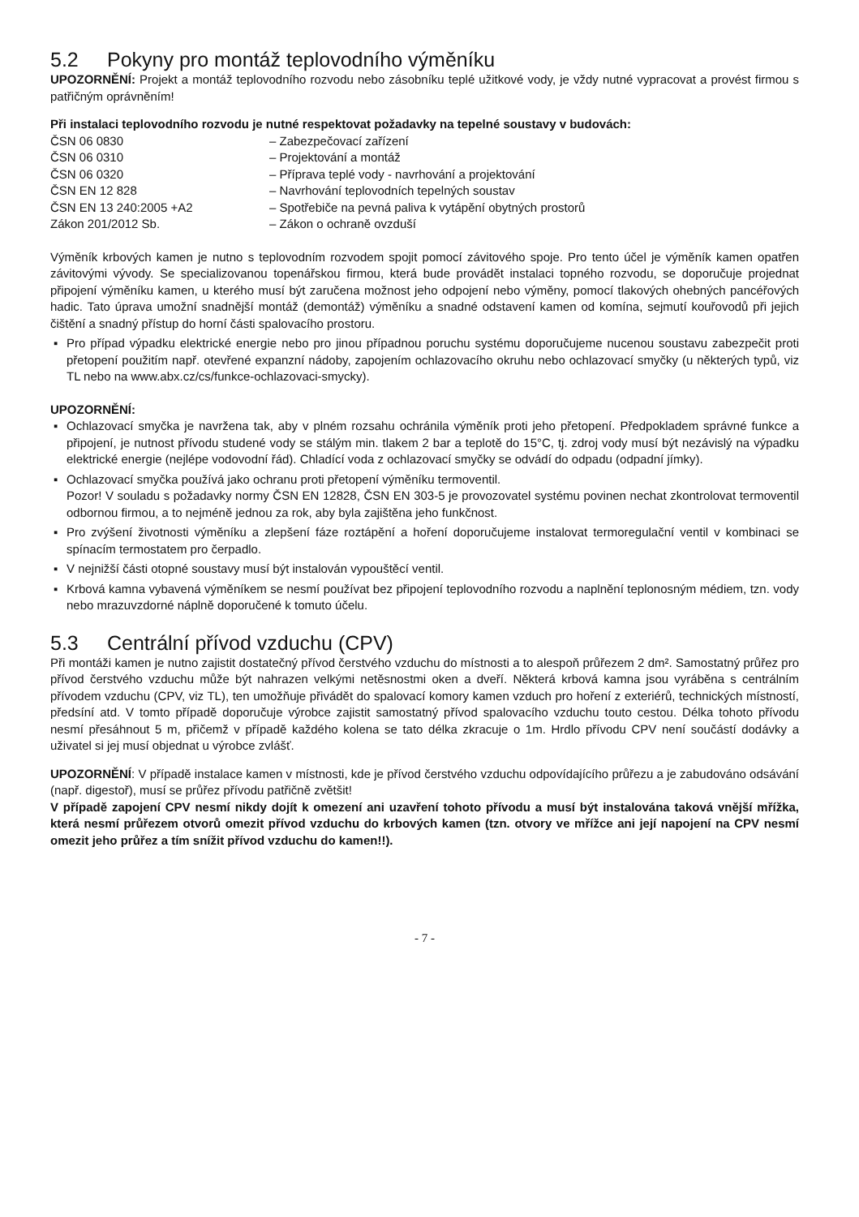5.2 Pokyny pro montáž teplovodního výměníku
UPOZORNĚNÍ: Projekt a montáž teplovodního rozvodu nebo zásobníku teplé užitkové vody, je vždy nutné vypracovat a provést firmou s patřičným oprávněním!
Při instalaci teplovodního rozvodu je nutné respektovat požadavky na tepelné soustavy v budovách:
| ČSN 06 0830 | – Zabezpečovací zařízení |
| ČSN 06 0310 | – Projektování a montáž |
| ČSN 06 0320 | – Příprava teplé vody - navrhování a projektování |
| ČSN EN 12 828 | – Navrhování teplovodních tepelných soustav |
| ČSN EN 13 240:2005 +A2 | – Spotřebiče na pevná paliva k vytápění obytných prostorů |
| Zákon 201/2012 Sb. | – Zákon o ochraně ovzduší |
Výměník krbových kamen je nutno s teplovodním rozvodem spojit pomocí závitového spoje. Pro tento účel je výměník kamen opatřen závitovými vývody. Se specializovanou topenářskou firmou, která bude provádět instalaci topného rozvodu, se doporučuje projednat připojení výměníku kamen, u kterého musí být zaručena možnost jeho odpojení nebo výměny, pomocí tlakových ohebných pancéřových hadic. Tato úprava umožní snadnější montáž (demontáž) výměníku a snadné odstavení kamen od komína, sejmutí kouřovodů při jejich čištění a snadný přístup do horní části spalovacího prostoru.
▪ Pro případ výpadku elektrické energie nebo pro jinou případnou poruchu systému doporučujeme nucenou soustavu zabezpečit proti přetopení použitím např. otevřené expanzní nádoby, zapojením ochlazovacího okruhu nebo ochlazovací smyčky (u některých typů, viz TL nebo na www.abx.cz/cs/funkce-ochlazovaci-smycky).
UPOZORNĚNÍ:
▪ Ochlazovací smyčka je navržena tak, aby v plném rozsahu ochránila výměník proti jeho přetopení. Předpokladem správné funkce a připojení, je nutnost přívodu studené vody se stálým min. tlakem 2 bar a teplotě do 15°C, tj. zdroj vody musí být nezávislý na výpadku elektrické energie (nejlépe vodovodní řád). Chladící voda z ochlazovací smyčky se odvádí do odpadu (odpadní jímky).
▪ Ochlazovací smyčka používá jako ochranu proti přetopení výměníku termoventil.
Pozor! V souladu s požadavky normy ČSN EN 12828, ČSN EN 303-5 je provozovatel systému povinen nechat zkontrolovat termoventil odbornou firmou, a to nejméně jednou za rok, aby byla zajištěna jeho funkčnost.
▪ Pro zvýšení životnosti výměníku a zlepšení fáze roztápění a hoření doporučujeme instalovat termoregulační ventil v kombinaci se spínacím termostatem pro čerpadlo.
▪ V nejnižší části otopné soustavy musí být instalován vypouštěcí ventil.
▪ Krbová kamna vybavená výměníkem se nesmí používat bez připojení teplovodního rozvodu a naplnění teplonosným médiem, tzn. vody nebo mrazuvzdorné náplně doporučené k tomuto účelu.
5.3 Centrální přívod vzduchu (CPV)
Při montáži kamen je nutno zajistit dostatečný přívod čerstvého vzduchu do místnosti a to alespoň průřezem 2 dm². Samostatný průřez pro přívod čerstvého vzduchu může být nahrazen velkými netěsnostmi oken a dveří. Některá krbová kamna jsou vyráběna s centrálním přívodem vzduchu (CPV, viz TL), ten umožňuje přivádět do spalovací komory kamen vzduch pro hoření z exteriérů, technických místností, předsíní atd. V tomto případě doporučuje výrobce zajistit samostatný přívod spalovacího vzduchu touto cestou. Délka tohoto přívodu nesmí přesáhnout 5 m, přičemž v případě každého kolena se tato délka zkracuje o 1m. Hrdlo přívodu CPV není součástí dodávky a uživatel si jej musí objednat u výrobce zvlášť.
UPOZORNĚNÍ: V případě instalace kamen v místnosti, kde je přívod čerstvého vzduchu odpovídajícího průřezu a je zabudováno odsávání (např. digestoř), musí se průřez přívodu patřičně zvětšit!
V případě zapojení CPV nesmí nikdy dojít k omezení ani uzavření tohoto přívodu a musí být instalována taková vnější mřížka, která nesmí průřezem otvorů omezit přívod vzduchu do krbových kamen (tzn. otvory ve mřížce ani její napojení na CPV nesmí omezit jeho průřez a tím snížit přívod vzduchu do kamen!!).
- 7 -